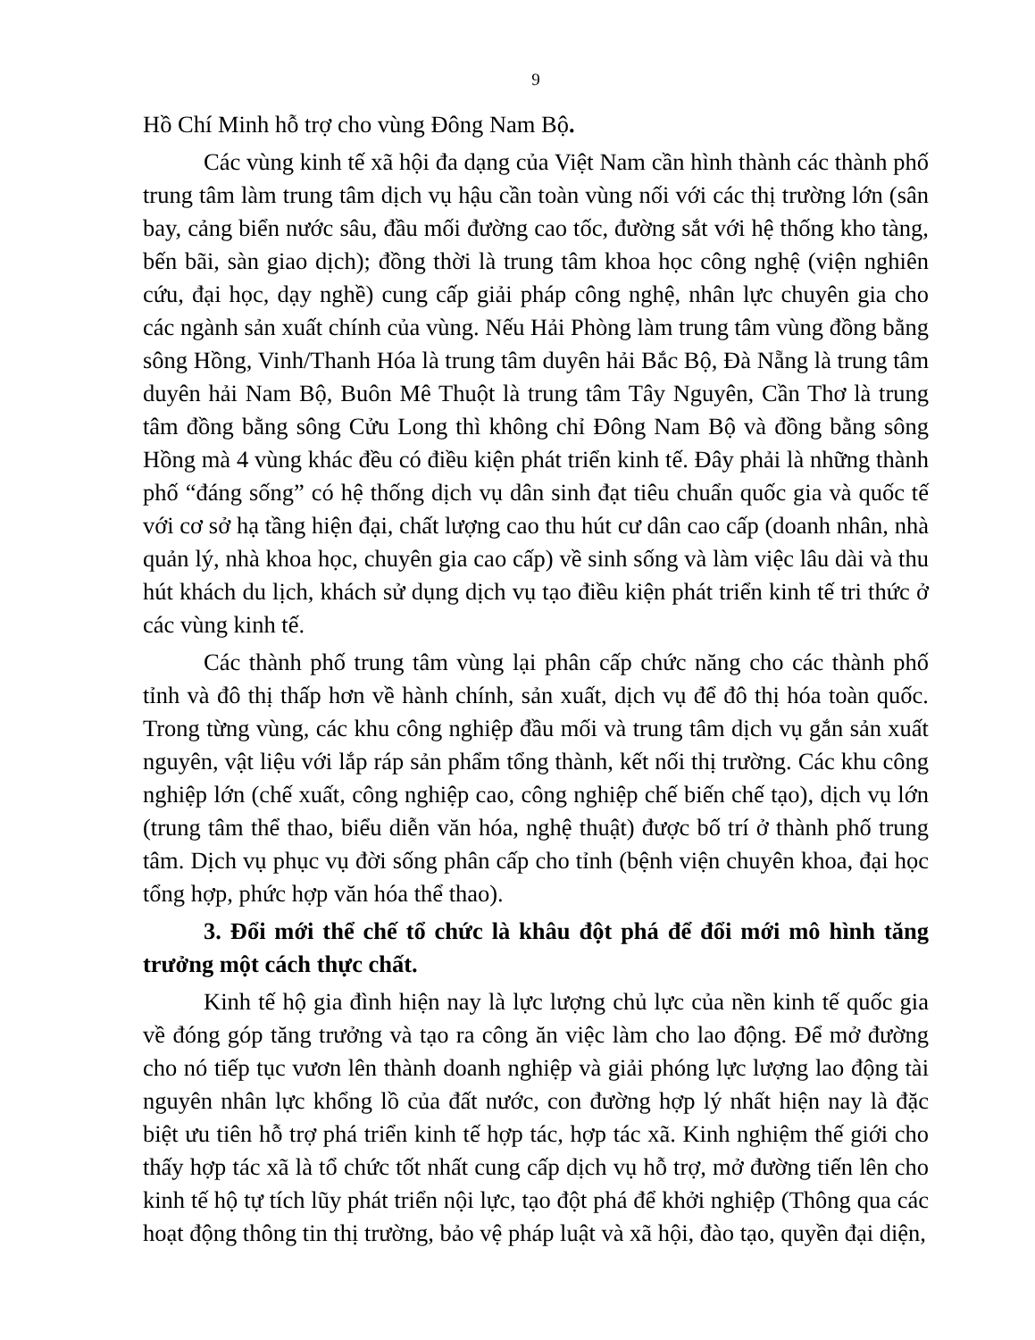9
Hồ Chí Minh hỗ trợ cho vùng Đông Nam Bộ.
Các vùng kinh tế xã hội đa dạng của Việt Nam cần hình thành các thành phố trung tâm làm trung tâm dịch vụ hậu cần toàn vùng nối với các thị trường lớn (sân bay, cảng biển nước sâu, đầu mối đường cao tốc, đường sắt với hệ thống kho tàng, bến bãi, sàn giao dịch); đồng thời là trung tâm khoa học công nghệ (viện nghiên cứu, đại học, dạy nghề) cung cấp giải pháp công nghệ, nhân lực chuyên gia cho các ngành sản xuất chính của vùng. Nếu Hải Phòng làm trung tâm vùng đồng bằng sông Hồng, Vinh/Thanh Hóa là trung tâm duyên hải Bắc Bộ, Đà Nẵng là trung tâm duyên hải Nam Bộ, Buôn Mê Thuột là trung tâm Tây Nguyên, Cần Thơ là trung tâm đồng bằng sông Cửu Long thì không chỉ Đông Nam Bộ và đồng bằng sông Hồng mà 4 vùng khác đều có điều kiện phát triển kinh tế. Đây phải là những thành phố “đáng sống” có hệ thống dịch vụ dân sinh đạt tiêu chuẩn quốc gia và quốc tế với cơ sở hạ tầng hiện đại, chất lượng cao thu hút cư dân cao cấp (doanh nhân, nhà quản lý, nhà khoa học, chuyên gia cao cấp) về sinh sống và làm việc lâu dài và thu hút khách du lịch, khách sử dụng dịch vụ tạo điều kiện phát triển kinh tế tri thức ở các vùng kinh tế.
Các thành phố trung tâm vùng lại phân cấp chức năng cho các thành phố tỉnh và đô thị thấp hơn về hành chính, sản xuất, dịch vụ để đô thị hóa toàn quốc. Trong từng vùng, các khu công nghiệp đầu mối và trung tâm dịch vụ gắn sản xuất nguyên, vật liệu với lắp ráp sản phẩm tổng thành, kết nối thị trường. Các khu công nghiệp lớn (chế xuất, công nghiệp cao, công nghiệp chế biến chế tạo), dịch vụ lớn (trung tâm thể thao, biểu diễn văn hóa, nghệ thuật) được bố trí ở thành phố trung tâm. Dịch vụ phục vụ đời sống phân cấp cho tỉnh (bệnh viện chuyên khoa, đại học tổng hợp, phức hợp văn hóa thể thao).
3. Đổi mới thể chế tổ chức là khâu đột phá để đổi mới mô hình tăng trưởng một cách thực chất.
Kinh tế hộ gia đình hiện nay là lực lượng chủ lực của nền kinh tế quốc gia về đóng góp tăng trưởng và tạo ra công ăn việc làm cho lao động. Để mở đường cho nó tiếp tục vươn lên thành doanh nghiệp và giải phóng lực lượng lao động tài nguyên nhân lực khổng lồ của đất nước, con đường hợp lý nhất hiện nay là đặc biệt ưu tiên hỗ trợ phá triển kinh tế hợp tác, hợp tác xã. Kinh nghiệm thế giới cho thấy hợp tác xã là tổ chức tốt nhất cung cấp dịch vụ hỗ trợ, mở đường tiến lên cho kinh tế hộ tự tích lũy phát triển nội lực, tạo đột phá để khởi nghiệp (Thông qua các hoạt động thông tin thị trường, bảo vệ pháp luật và xã hội, đào tạo, quyền đại diện,